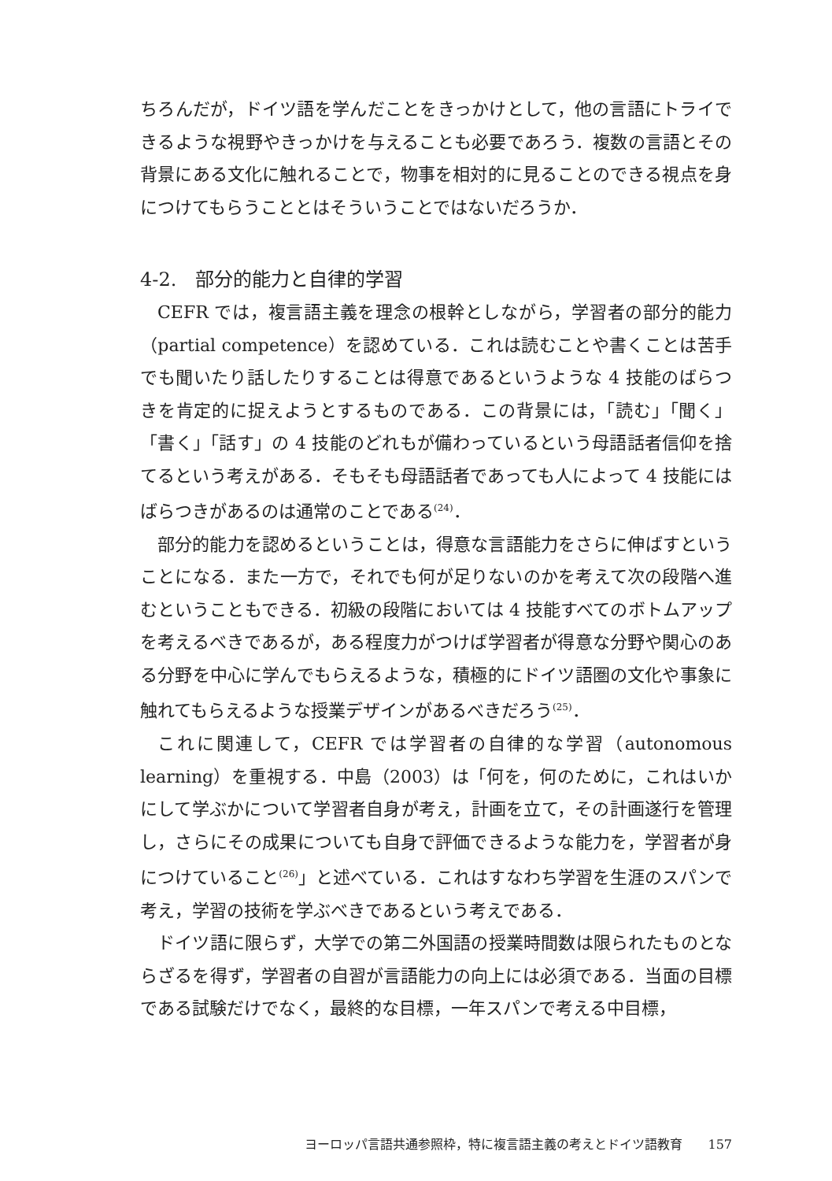ちろんだが，ドイツ語を学んだことをきっかけとして，他の言語にトライできるような視野やきっかけを与えることも必要であろう．複数の言語とその背景にある文化に触れることで，物事を相対的に見ることのできる視点を身につけてもらうこととはそういうことではないだろうか．
4-2.　部分的能力と自律的学習
CEFR では，複言語主義を理念の根幹としながら，学習者の部分的能力（partial competence）を認めている．これは読むことや書くことは苦手でも聞いたり話したりすることは得意であるというような 4 技能のばらつきを肯定的に捉えようとするものである．この背景には，「読む」「聞く」「書く」「話す」の 4 技能のどれもが備わっているという母語話者信仰を捨てるという考えがある．そもそも母語話者であっても人によって 4 技能にはばらつきがあるのは通常のことである<sup>(24)</sup>．
部分的能力を認めるということは，得意な言語能力をさらに伸ばすということになる．また一方で，それでも何が足りないのかを考えて次の段階へ進むということもできる．初級の段階においては 4 技能すべてのボトムアップを考えるべきであるが，ある程度力がつけば学習者が得意な分野や関心のある分野を中心に学んでもらえるような，積極的にドイツ語圏の文化や事象に触れてもらえるような授業デザインがあるべきだろう<sup>(25)</sup>．
これに関連して，CEFR では学習者の自律的な学習（autonomous learning）を重視する．中島（2003）は「何を，何のために，これはいかにして学ぶかについて学習者自身が考え，計画を立て，その計画遂行を管理し，さらにその成果についても自身で評価できるような能力を，学習者が身につけていること<sup>(26)</sup>」と述べている．これはすなわち学習を生涯のスパンで考え，学習の技術を学ぶべきであるという考えである．
ドイツ語に限らず，大学での第二外国語の授業時間数は限られたものとならざるを得ず，学習者の自習が言語能力の向上には必須である．当面の目標である試験だけでなく，最終的な目標，一年スパンで考える中目標，
ヨーロッパ言語共通参照枠，特に複言語主義の考えとドイツ語教育　　157